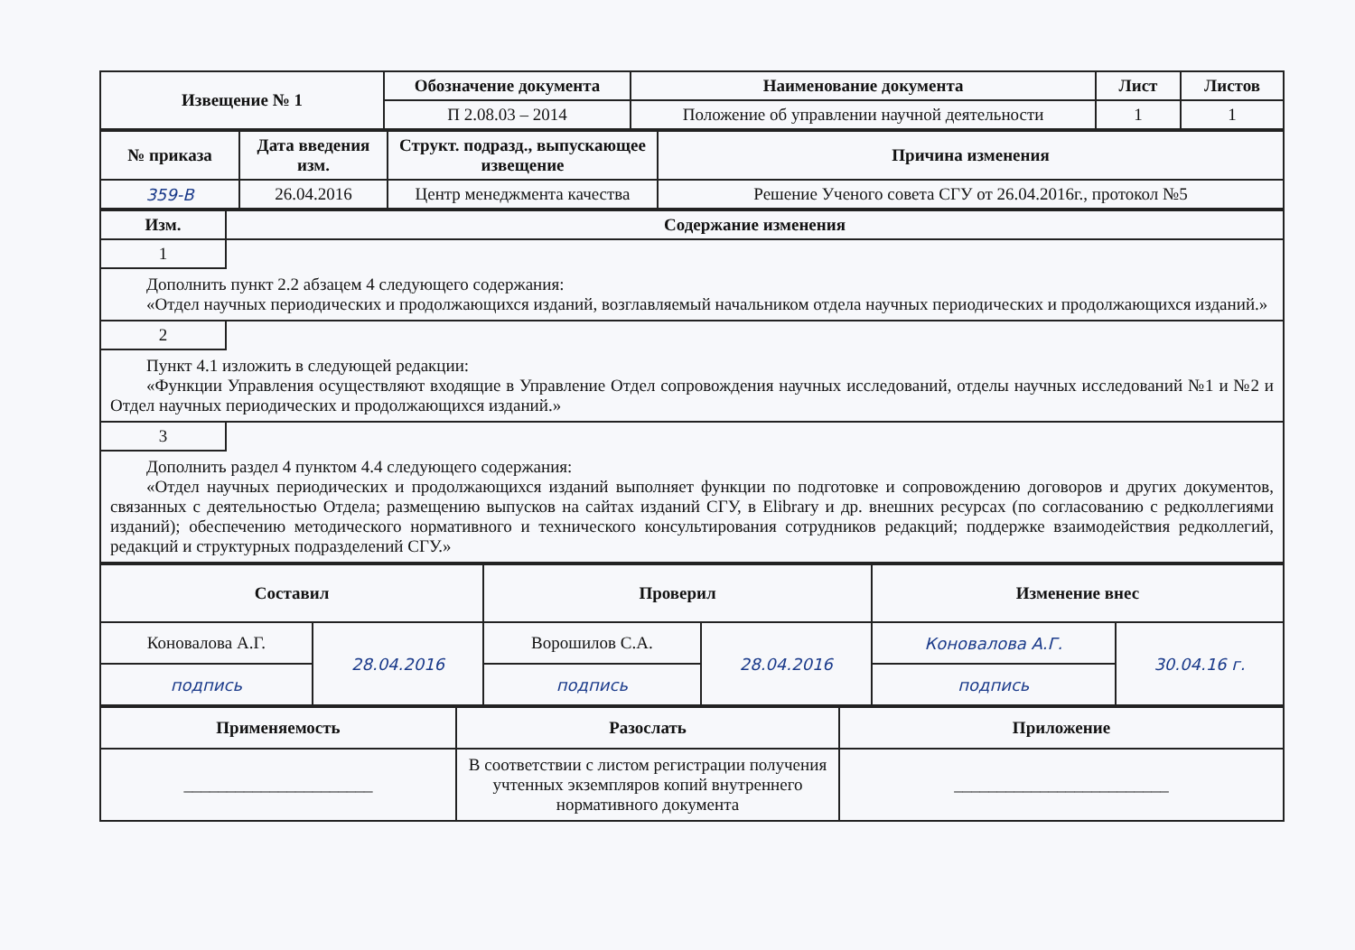| Извещение № 1 | Обозначение документа | Наименование документа | Лист | Листов |
| --- | --- | --- | --- | --- |
| | П 2.08.03 – 2014 | Положение об управлении научной деятельности | 1 | 1 |
| № приказа | Дата введения изм. | Структ. подразд., выпускающее извещение | Причина изменения |
| --- | --- | --- | --- |
| 359-В | 26.04.2016 | Центр менеджмента качества | Решение Ученого совета СГУ от 26.04.2016г., протокол №5 |
| Изм. | Содержание изменения |
| --- | --- |
| 1 | |
| Дополнить пункт 2.2 абзацем 4 следующего содержания: «Отдел научных периодических и продолжающихся изданий, возглавляемый начальником отдела научных периодических и продолжающихся изданий.» | |
| 2 | |
| Пункт 4.1 изложить в следующей редакции: «Функции Управления осуществляют входящие в Управление Отдел сопровождения научных исследований, отделы научных исследований №1 и №2 и Отдел научных периодических и продолжающихся изданий.» | |
| 3 | |
| Дополнить раздел 4 пунктом 4.4 следующего содержания: «Отдел научных периодических и продолжающихся изданий выполняет функции по подготовке и сопровождению договоров и других документов, связанных с деятельностью Отдела; размещению выпусков на сайтах изданий СГУ, в Elibrary и др. внешних ресурсах (по согласованию с редколлегиями изданий); обеспечению методического нормативного и технического консультирования сотрудников редакций; поддержке взаимодействия редколлегий, редакций и структурных подразделений СГУ.» | |
| Составил | | Проверил | | Изменение внес | |
| --- | --- | --- | --- | --- | --- |
| Коновалова А.Г. | 28.04.2016 | Ворошилов С.А. | 28.04.2016 | Коновалова А.Г. | 30.04.16 г. |
| подпись | | подпись | | подпись | |
| Применяемость | Разослать | Приложение |
| --- | --- | --- |
| ______________________ | В соответствии с листом регистрации получения учтенных экземпляров копий внутреннего нормативного документа | _________________________ |